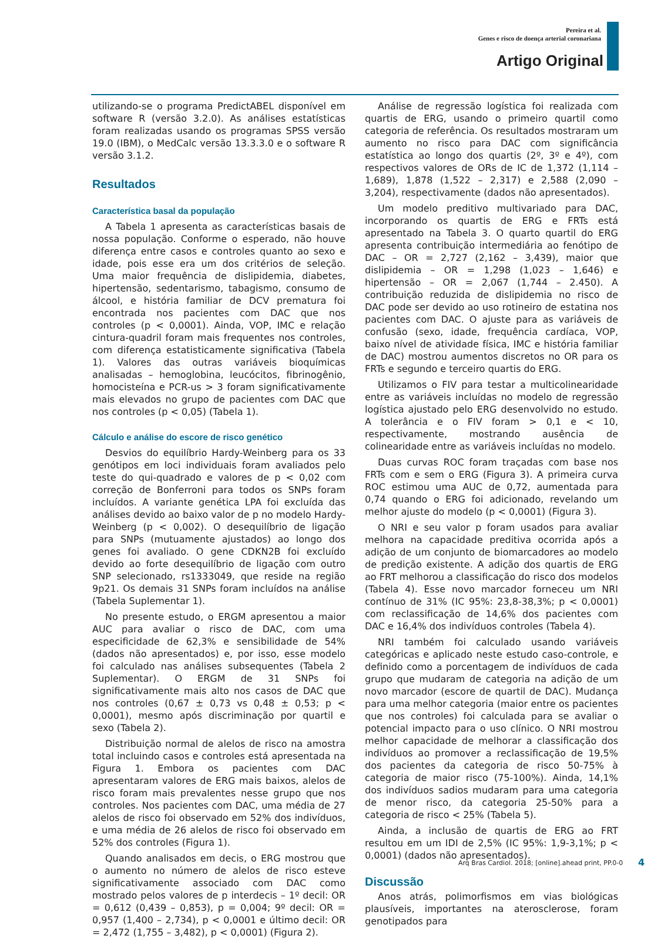Pereira et al.
Genes e risco de doença arterial coronariana
Artigo Original
utilizando-se o programa PredictABEL disponível em software R (versão 3.2.0). As análises estatísticas foram realizadas usando os programas SPSS versão 19.0 (IBM), o MedCalc versão 13.3.3.0 e o software R versão 3.1.2.
Resultados
Característica basal da população
A Tabela 1 apresenta as características basais de nossa população. Conforme o esperado, não houve diferença entre casos e controles quanto ao sexo e idade, pois esse era um dos critérios de seleção. Uma maior frequência de dislipidemia, diabetes, hipertensão, sedentarismo, tabagismo, consumo de álcool, e história familiar de DCV prematura foi encontrada nos pacientes com DAC que nos controles (p < 0,0001). Ainda, VOP, IMC e relação cintura-quadril foram mais frequentes nos controles, com diferença estatisticamente significativa (Tabela 1). Valores das outras variáveis bioquímicas analisadas – hemoglobina, leucócitos, fibrinogênio, homocisteína e PCR-us > 3 foram significativamente mais elevados no grupo de pacientes com DAC que nos controles (p < 0,05) (Tabela 1).
Cálculo e análise do escore de risco genético
Desvios do equilíbrio Hardy-Weinberg para os 33 genótipos em loci individuais foram avaliados pelo teste do qui-quadrado e valores de p < 0,02 com correção de Bonferroni para todos os SNPs foram incluídos. A variante genética LPA foi excluída das análises devido ao baixo valor de p no modelo Hardy-Weinberg (p < 0,002). O desequilíbrio de ligação para SNPs (mutuamente ajustados) ao longo dos genes foi avaliado. O gene CDKN2B foi excluído devido ao forte desequilíbrio de ligação com outro SNP selecionado, rs1333049, que reside na região 9p21. Os demais 31 SNPs foram incluídos na análise (Tabela Suplementar 1).
No presente estudo, o ERGM apresentou a maior AUC para avaliar o risco de DAC, com uma especificidade de 62,3% e sensibilidade de 54% (dados não apresentados) e, por isso, esse modelo foi calculado nas análises subsequentes (Tabela 2 Suplementar). O ERGM de 31 SNPs foi significativamente mais alto nos casos de DAC que nos controles (0,67 ± 0,73 vs 0,48 ± 0,53; p < 0,0001), mesmo após discriminação por quartil e sexo (Tabela 2).
Distribuição normal de alelos de risco na amostra total incluindo casos e controles está apresentada na Figura 1. Embora os pacientes com DAC apresentaram valores de ERG mais baixos, alelos de risco foram mais prevalentes nesse grupo que nos controles. Nos pacientes com DAC, uma média de 27 alelos de risco foi observado em 52% dos indivíduos, e uma média de 26 alelos de risco foi observado em 52% dos controles (Figura 1).
Quando analisados em decis, o ERG mostrou que o aumento no número de alelos de risco esteve significativamente associado com DAC como mostrado pelos valores de p interdecis – 1º decil: OR = 0,612 (0,439 – 0,853), p = 0,004; 9º decil: OR = 0,957 (1,400 – 2,734), p < 0,0001 e último decil: OR = 2,472 (1,755 – 3,482), p < 0,0001) (Figura 2).
Análise de regressão logística foi realizada com quartis de ERG, usando o primeiro quartil como categoria de referência. Os resultados mostraram um aumento no risco para DAC com significância estatística ao longo dos quartis (2º, 3º e 4º), com respectivos valores de ORs de IC de 1,372 (1,114 – 1,689), 1,878 (1,522 – 2,317) e 2,588 (2,090 – 3,204), respectivamente (dados não apresentados).
Um modelo preditivo multivariado para DAC, incorporando os quartis de ERG e FRTs está apresentado na Tabela 3. O quarto quartil do ERG apresenta contribuição intermediária ao fenótipo de DAC – OR = 2,727 (2,162 – 3,439), maior que dislipidemia – OR = 1,298 (1,023 – 1,646) e hipertensão – OR = 2,067 (1,744 – 2.450). A contribuição reduzida de dislipidemia no risco de DAC pode ser devido ao uso rotineiro de estatina nos pacientes com DAC. O ajuste para as variáveis de confusão (sexo, idade, frequência cardíaca, VOP, baixo nível de atividade física, IMC e história familiar de DAC) mostrou aumentos discretos no OR para os FRTs e segundo e terceiro quartis do ERG.
Utilizamos o FIV para testar a multicolinearidade entre as variáveis incluídas no modelo de regressão logística ajustado pelo ERG desenvolvido no estudo. A tolerância e o FIV foram > 0,1 e < 10, respectivamente, mostrando ausência de colinearidade entre as variáveis incluídas no modelo.
Duas curvas ROC foram traçadas com base nos FRTs com e sem o ERG (Figura 3). A primeira curva ROC estimou uma AUC de 0,72, aumentada para 0,74 quando o ERG foi adicionado, revelando um melhor ajuste do modelo (p < 0,0001) (Figura 3).
O NRI e seu valor p foram usados para avaliar melhora na capacidade preditiva ocorrida após a adição de um conjunto de biomarcadores ao modelo de predição existente. A adição dos quartis de ERG ao FRT melhorou a classificação do risco dos modelos (Tabela 4). Esse novo marcador forneceu um NRI contínuo de 31% (IC 95%: 23,8-38,3%; p < 0,0001) com reclassificação de 14,6% dos pacientes com DAC e 16,4% dos indivíduos controles (Tabela 4).
NRI também foi calculado usando variáveis categóricas e aplicado neste estudo caso-controle, e definido como a porcentagem de indivíduos de cada grupo que mudaram de categoria na adição de um novo marcador (escore de quartil de DAC). Mudança para uma melhor categoria (maior entre os pacientes que nos controles) foi calculada para se avaliar o potencial impacto para o uso clínico. O NRI mostrou melhor capacidade de melhorar a classificação dos indivíduos ao promover a reclassificação de 19,5% dos pacientes da categoria de risco 50-75% à categoria de maior risco (75-100%). Ainda, 14,1% dos indivíduos sadios mudaram para uma categoria de menor risco, da categoria 25-50% para a categoria de risco < 25% (Tabela 5).
Ainda, a inclusão de quartis de ERG ao FRT resultou em um IDI de 2,5% (IC 95%: 1,9-3,1%; p < 0,0001) (dados não apresentados).
Discussão
Anos atrás, polimorfismos em vias biológicas plausíveis, importantes na aterosclerose, foram genotipados para
Arq Bras Cardiol. 2018; [online].ahead print, PP.0-0
4